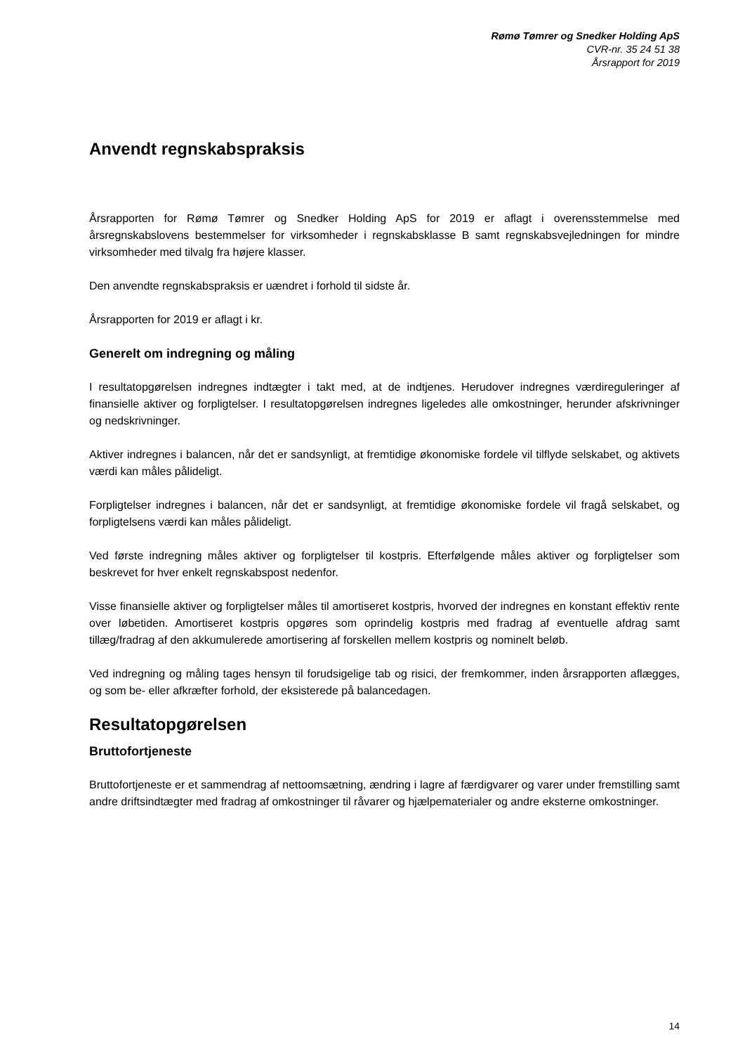Rømø Tømrer og Snedker Holding ApS
CVR-nr. 35 24 51 38
Årsrapport for 2019
Anvendt regnskabspraksis
Årsrapporten for Rømø Tømrer og Snedker Holding ApS for 2019 er aflagt i overensstemmelse med årsregnskabslovens bestemmelser for virksomheder i regnskabsklasse B samt regnskabsvejledningen for mindre virksomheder med tilvalg fra højere klasser.
Den anvendte regnskabspraksis er uændret i forhold til sidste år.
Årsrapporten for 2019 er aflagt i kr.
Generelt om indregning og måling
I resultatopgørelsen indregnes indtægter i takt med, at de indtjenes. Herudover indregnes værdireguleringer af finansielle aktiver og forpligtelser. I resultatopgørelsen indregnes ligeledes alle omkostninger, herunder afskrivninger og nedskrivninger.
Aktiver indregnes i balancen, når det er sandsynligt, at fremtidige økonomiske fordele vil tilflyde selskabet, og aktivets værdi kan måles pålideligt.
Forpligtelser indregnes i balancen, når det er sandsynligt, at fremtidige økonomiske fordele vil fragå selskabet, og forpligtelsens værdi kan måles pålideligt.
Ved første indregning måles aktiver og forpligtelser til kostpris. Efterfølgende måles aktiver og forpligtelser som beskrevet for hver enkelt regnskabspost nedenfor.
Visse finansielle aktiver og forpligtelser måles til amortiseret kostpris, hvorved der indregnes en konstant effektiv rente over løbetiden. Amortiseret kostpris opgøres som oprindelig kostpris med fradrag af eventuelle afdrag samt tillæg/fradrag af den akkumulerede amortisering af forskellen mellem kostpris og nominelt beløb.
Ved indregning og måling tages hensyn til forudsigelige tab og risici, der fremkommer, inden årsrapporten aflægges, og som be- eller afkræfter forhold, der eksisterede på balancedagen.
Resultatopgørelsen
Bruttofortjeneste
Bruttofortjeneste er et sammendrag af nettoomsætning, ændring i lagre af færdigvarer og varer under fremstilling samt andre driftsindtægter med fradrag af omkostninger til råvarer og hjælpematerialer og andre eksterne omkostninger.
14